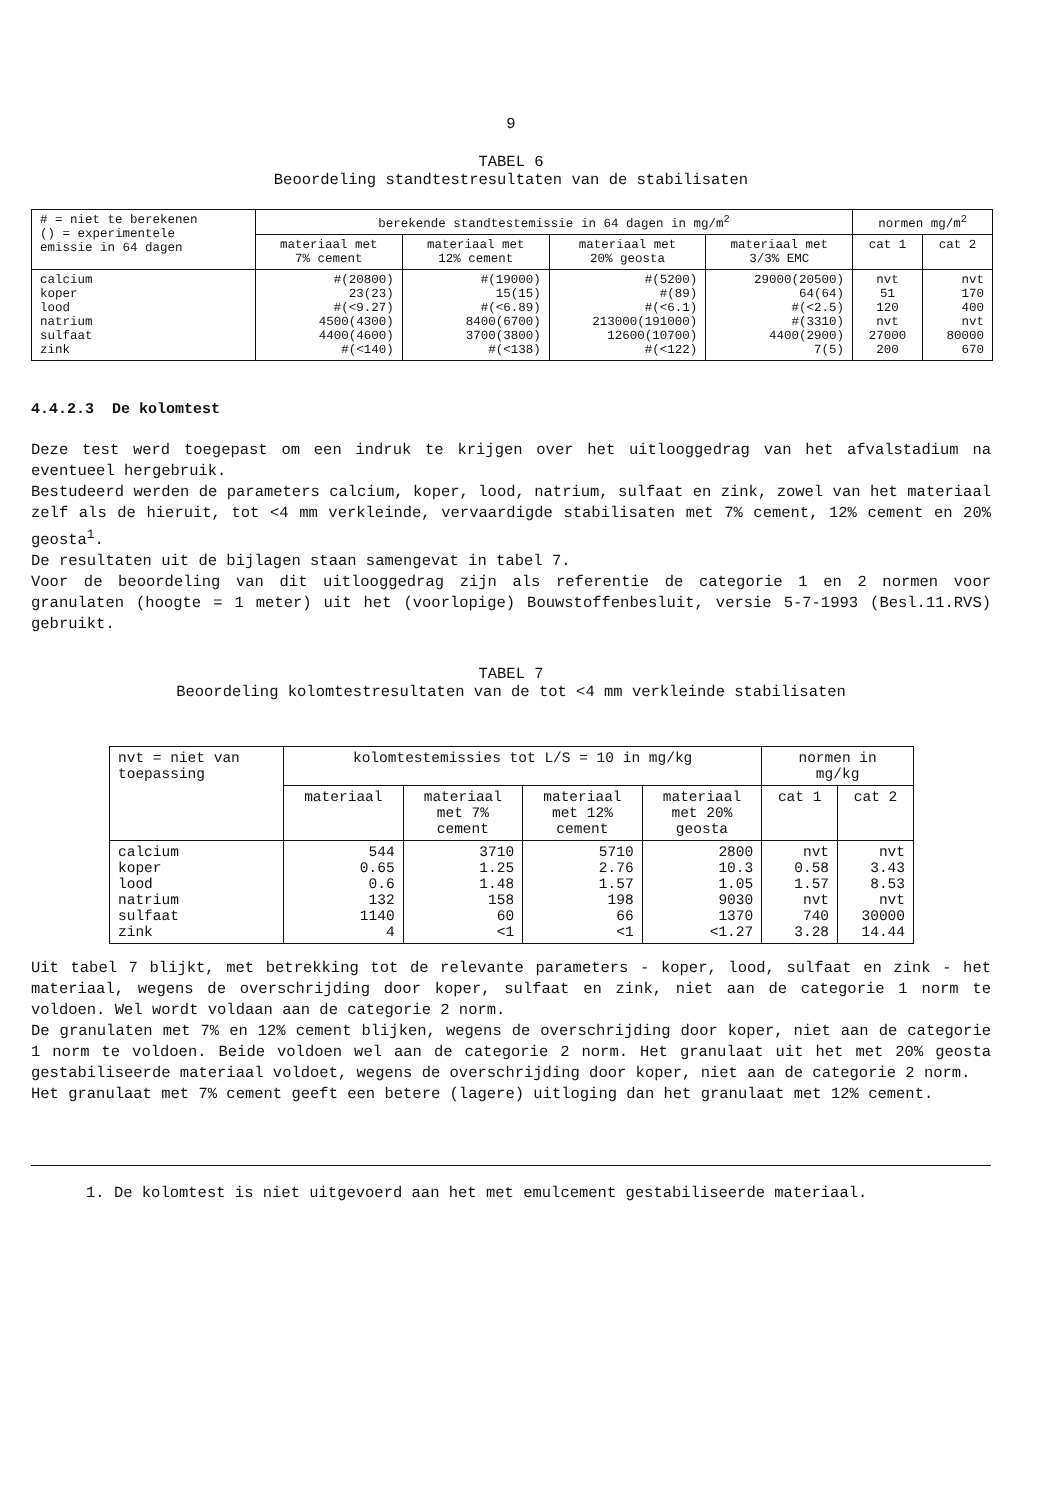9
TABEL 6
Beoordeling standtestresultaten van de stabilisaten
| # = niet te berekenen () = experimentele emissie in 64 dagen | berekende standtestemissie in 64 dagen in mg/m<sup>2</sup> | | | | normen mg/m<sup>2</sup> | |
| | materiaal met 7% cement | materiaal met 12% cement | materiaal met 20% geosta | materiaal met 3/3% EMC | cat 1 | cat 2 |
| calcium koper lood natrium sulfaat zink | #(20800) 23(23) #(<9.27) 4500(4300) 4400(4600) #(<140) | #(19000) 15(15) #(<6.89) 8400(6700) 3700(3800) #(<138) | #(5200) #(89) #(<6.1) 213000(191000) 12600(10700) #(<122) | 29000(20500) 64(64) #(<2.5) #(3310) 4400(2900) 7(5) | nvt 51 120 nvt 27000 200 | nvt 170 400 nvt 80000 670 |
4.4.2.3 De kolomtest
Deze test werd toegepast om een indruk te krijgen over het uitlooggedrag van het afvalstadium na eventueel hergebruik.
Bestudeerd werden de parameters calcium, koper, lood, natrium, sulfaat en zink, zowel van het materiaal zelf als de hieruit, tot <4 mm verkleinde, vervaardigde stabilisaten met 7% cement, 12% cement en 20% geosta<sup>1</sup>.
De resultaten uit de bijlagen staan samengevat in tabel 7.
Voor de beoordeling van dit uitlooggedrag zijn als referentie de categorie 1 en 2 normen voor granulaten (hoogte = 1 meter) uit het (voorlopige) Bouwstoffenbesluit, versie 5-7-1993 (Besl.11.RVS) gebruikt.
TABEL 7
Beoordeling kolomtestresultaten van de tot <4 mm verkleinde stabilisaten
| nvt = niet van toepassing | kolomtestemissies tot L/S = 10 in mg/kg | | | | normen in mg/kg | |
| | materiaal | materiaal met 7% cement | materiaal met 12% cement | materiaal met 20% geosta | cat 1 | cat 2 |
| calcium koper lood natrium sulfaat zink | 544 0.65 0.6 132 1140 4 | 3710 1.25 1.48 158 60 <1 | 5710 2.76 1.57 198 66 <1 | 2800 10.3 1.05 9030 1370 <1.27 | nvt 0.58 1.57 nvt 740 3.28 | nvt 3.43 8.53 nvt 30000 14.44 |
Uit tabel 7 blijkt, met betrekking tot de relevante parameters - koper, lood, sulfaat en zink - het materiaal, wegens de overschrijding door koper, sulfaat en zink, niet aan de categorie 1 norm te voldoen. Wel wordt voldaan aan de categorie 2 norm.
De granulaten met 7% en 12% cement blijken, wegens de overschrijding door koper, niet aan de categorie 1 norm te voldoen. Beide voldoen wel aan de categorie 2 norm. Het granulaat uit het met 20% geosta gestabiliseerde materiaal voldoet, wegens de overschrijding door koper, niet aan de categorie 2 norm.
Het granulaat met 7% cement geeft een betere (lagere) uitloging dan het granulaat met 12% cement.
1. De kolomtest is niet uitgevoerd aan het met emulcement gestabiliseerde materiaal.